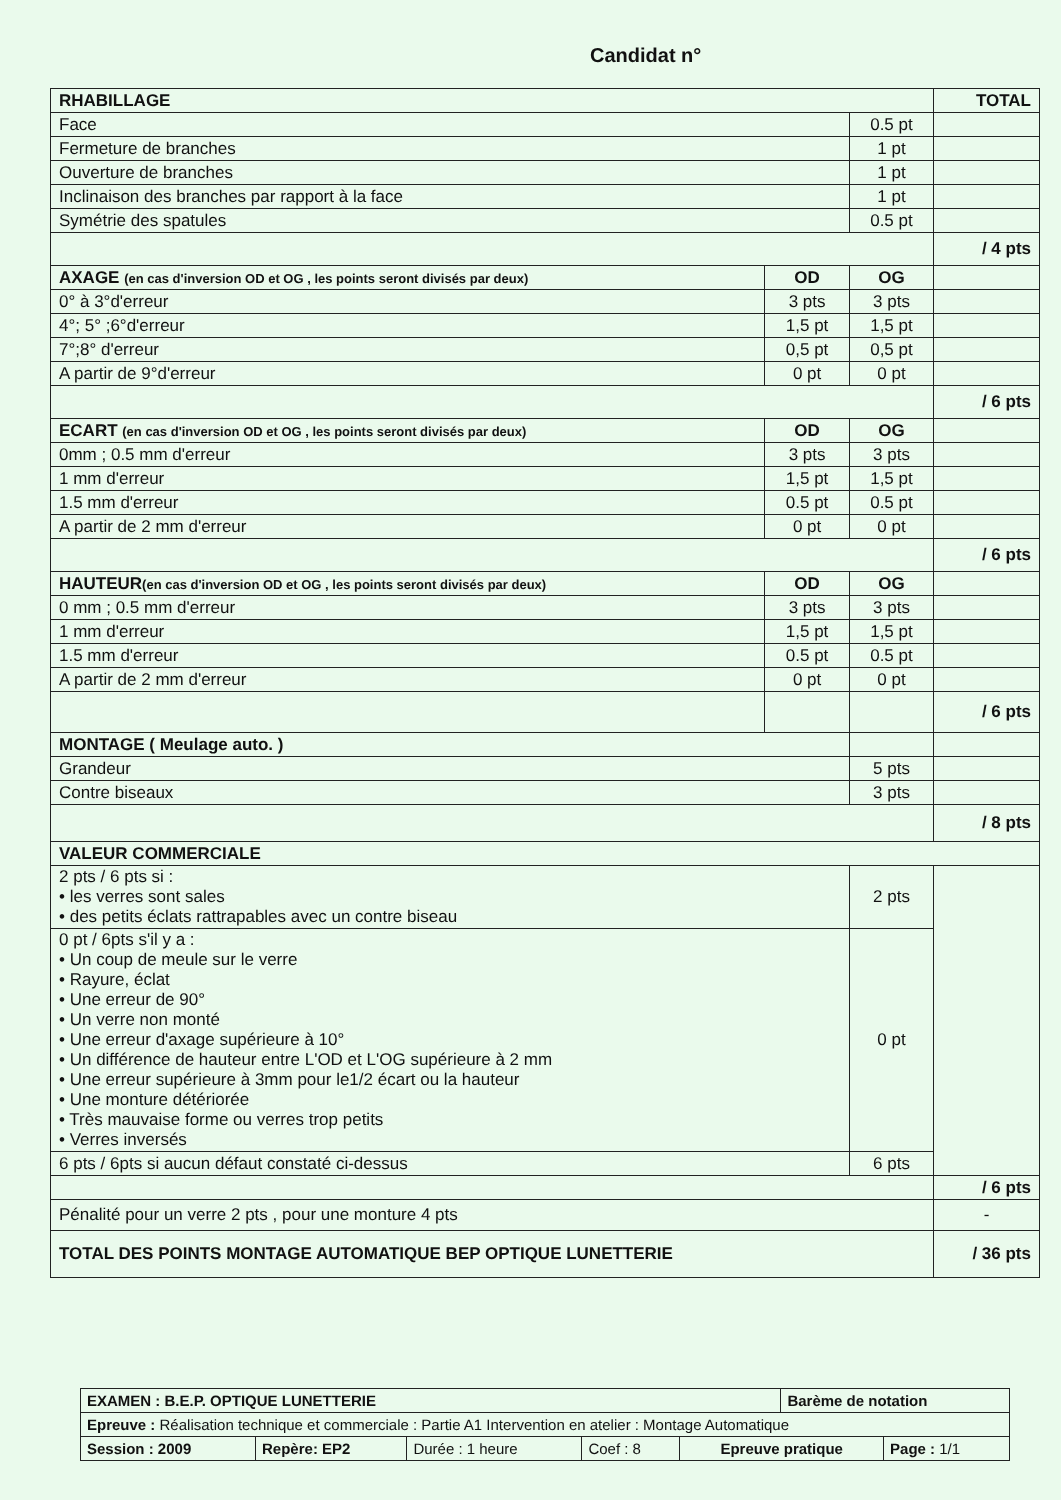Candidat n°
| RHABILLAGE | | | TOTAL |
| Face | | 0.5 pt | |
| Fermeture de branches | | 1 pt | |
| Ouverture de branches | | 1 pt | |
| Inclinaison des branches par rapport à la face | | 1 pt | |
| Symétrie des spatules | | 0.5 pt | |
| | | | / 4 pts |
| AXAGE (en cas d'inversion OD et OG , les points seront divisés par deux) | OD | OG | |
| 0° à 3°d'erreur | 3 pts | 3 pts | |
| 4°; 5° ;6°d'erreur | 1,5 pt | 1,5 pt | |
| 7°;8° d'erreur | 0,5 pt | 0,5 pt | |
| A partir de 9°d'erreur | 0 pt | 0 pt | |
| | | | / 6 pts |
| ECART (en cas d'inversion OD et OG , les points seront divisés par deux) | OD | OG | |
| 0mm ; 0.5 mm d'erreur | 3 pts | 3 pts | |
| 1 mm d'erreur | 1,5 pt | 1,5 pt | |
| 1.5 mm d'erreur | 0.5 pt | 0.5 pt | |
| A partir de 2 mm d'erreur | 0 pt | 0 pt | |
| | | | / 6 pts |
| HAUTEUR (en cas d'inversion OD et OG , les points seront divisés par deux) | OD | OG | |
| 0 mm ; 0.5 mm d'erreur | 3 pts | 3 pts | |
| 1 mm d'erreur | 1,5 pt | 1,5 pt | |
| 1.5 mm d'erreur | 0.5 pt | 0.5 pt | |
| A partir de 2 mm d'erreur | 0 pt | 0 pt | |
| | | | / 6 pts |
| MONTAGE ( Meulage auto. ) | | | |
| Grandeur | | 5 pts | |
| Contre biseaux | | 3 pts | |
| | | | / 8 pts |
| VALEUR COMMERCIALE | | | |
| 2 pts / 6 pts si : • les verres sont sales • des petits éclats rattrapables avec un contre biseau | | 2 pts | |
| 0 pt / 6pts s'il y a : • Un coup de meule sur le verre • Rayure, éclat • Une erreur de 90° • Un verre non monté • Une erreur d'axage supérieure à 10° • Un différence de hauteur entre L'OD et L'OG supérieure à 2 mm • Une erreur supérieure à 3mm pour le1/2 écart ou la hauteur • Une monture détériorée • Très mauvaise forme ou verres trop petits • Verres inversés | | 0 pt | |
| 6 pts / 6pts si aucun défaut constaté ci-dessus | | 6 pts | |
| | | | / 6 pts |
| Pénalité pour un verre 2 pts , pour une monture 4 pts | | | - |
| TOTAL DES POINTS MONTAGE AUTOMATIQUE BEP OPTIQUE LUNETTERIE | | | / 36 pts |
| EXAMEN : B.E.P. OPTIQUE LUNETTERIE | | | | | Barème de notation | |
| Epreuve : Réalisation technique et commerciale : Partie A1 Intervention en atelier : Montage Automatique | | | | | | |
| Session : 2009 | Repère: EP2 | Durée : 1 heure | Coef : 8 | Epreuve pratique | | Page : 1/1 |